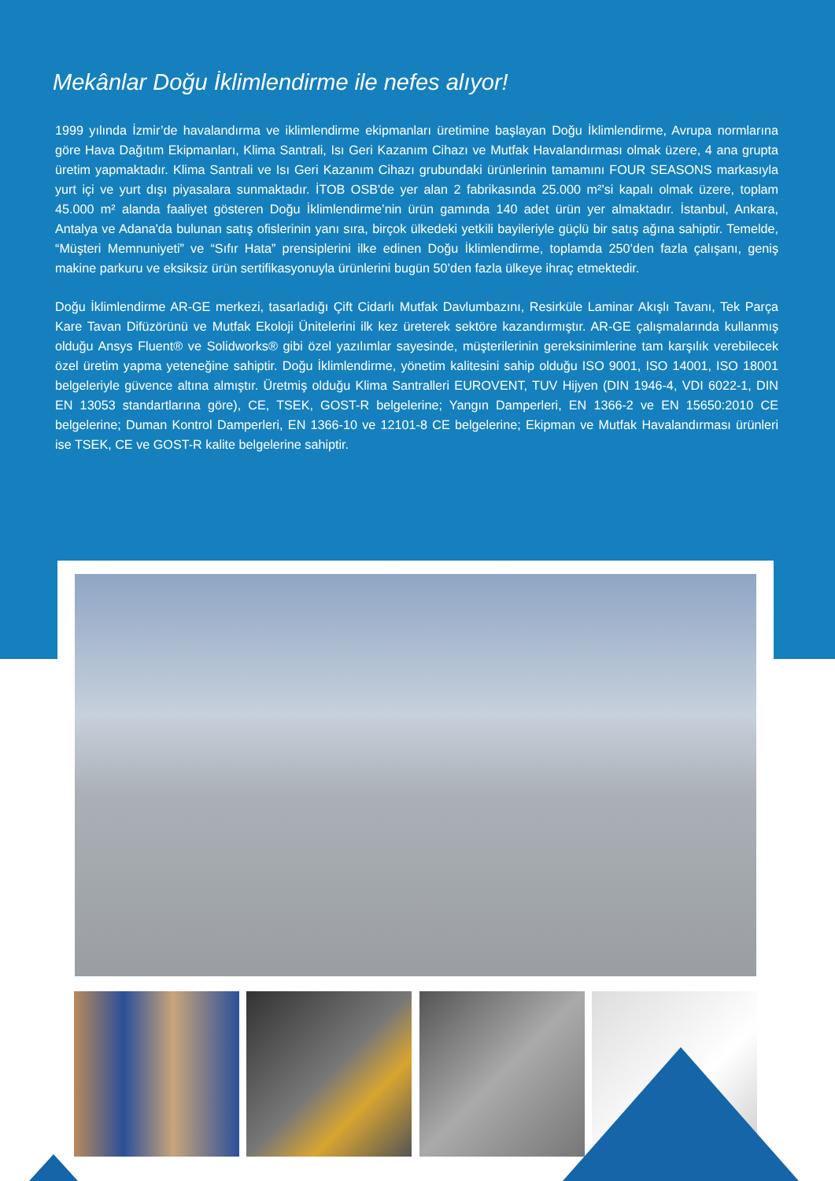Mekânlar Doğu İklimlendirme ile nefes alıyor!
1999 yılında İzmir’de havalandırma ve iklimlendirme ekipmanları üretimine başlayan Doğu İklimlendirme, Avrupa normlarına göre Hava Dağıtım Ekipmanları, Klima Santrali, Isı Geri Kazanım Cihazı ve Mutfak Havalandırması olmak üzere, 4 ana grupta üretim yapmaktadır. Klima Santrali ve Isı Geri Kazanım Cihazı grubundaki ürünlerinin tamamını FOUR SEASONS markasıyla yurt içi ve yurt dışı piyasalara sunmaktadır. İTOB OSB'de yer alan 2 fabrikasında 25.000 m²’si kapalı olmak üzere, toplam 45.000 m² alanda faaliyet gösteren Doğu İklimlendirme’nin ürün gamında 140 adet ürün yer almaktadır. İstanbul, Ankara, Antalya ve Adana'da bulunan satış ofislerinin yanı sıra, birçok ülkedeki yetkili bayileriyle güçlü bir satış ağına sahiptir. Temelde, “Müşteri Memnuniyeti” ve “Sıfır Hata” prensiplerini ilke edinen Doğu İklimlendirme, toplamda 250’den fazla çalışanı, geniş makine parkuru ve eksiksiz ürün sertifikasyonuyla ürünlerini bugün 50’den fazla ülkeye ihraç etmektedir.
Doğu İklimlendirme AR-GE merkezi, tasarladığı Çift Cidarlı Mutfak Davlumbazını, Resirküle Laminar Akışlı Tavanı, Tek Parça Kare Tavan Difüzörünü ve Mutfak Ekoloji Ünitelerini ilk kez üreterek sektöre kazandırmıştır. AR-GE çalışmalarında kullanmış olduğu Ansys Fluent® ve Solidworks® gibi özel yazılımlar sayesinde, müşterilerinin gereksinimlerine tam karşılık verebilecek özel üretim yapma yeteneğine sahiptir. Doğu İklimlendirme, yönetim kalitesini sahip olduğu ISO 9001, ISO 14001, ISO 18001 belgeleriyle güvence altına almıştır. Üretmiş olduğu Klima Santralleri EUROVENT, TUV Hijyen (DIN 1946-4, VDI 6022-1, DIN EN 13053 standartlarına göre), CE, TSEK, GOST-R belgelerine; Yangın Damperleri, EN 1366-2 ve EN 15650:2010 CE belgelerine; Duman Kontrol Damperleri, EN 1366-10 ve 12101-8 CE belgelerine; Ekipman ve Mutfak Havalandırması ürünleri ise TSEK, CE ve GOST-R kalite belgelerine sahiptir.